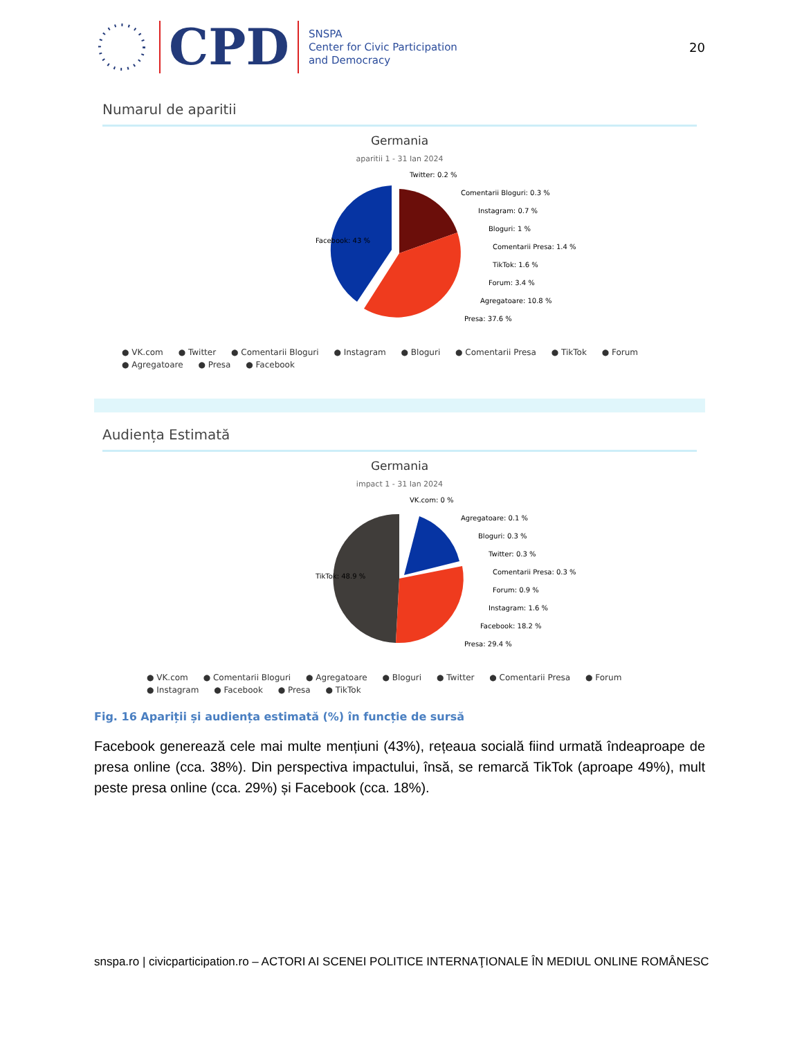CPD
SNSPA
Center for Civic Participation
and Democracy
20
Numarul de aparitii
Germania
aparitii 1 - 31 Ian 2024
Facebook: 43 %
Twitter: 0.2 %
Comentarii Bloguri: 0.3 %
Instagram: 0.7 %
Bloguri: 1 %
Comentarii Presa: 1.4 %
TikTok: 1.6 %
Forum: 3.4 %
Agregatoare: 10.8 %
Presa: 37.6 %
● VK.com ● Twitter ● Comentarii Bloguri ● Instagram ● Bloguri ● Comentarii Presa ● TikTok ● Forum
● Agregatoare ● Presa ● Facebook
Audiența Estimată
Germania
impact 1 - 31 Ian 2024
TikTok: 48.9 %
VK.com: 0 %
Agregatoare: 0.1 %
Bloguri: 0.3 %
Twitter: 0.3 %
Comentarii Presa: 0.3 %
Forum: 0.9 %
Instagram: 1.6 %
Facebook: 18.2 %
Presa: 29.4 %
● VK.com ● Comentarii Bloguri ● Agregatoare ● Bloguri ● Twitter ● Comentarii Presa ● Forum
● Instagram ● Facebook ● Presa ● TikTok
Fig. 16 Apariții și audiența estimată (%) în funcție de sursă
Facebook generează cele mai multe mențiuni (43%), rețeaua socială fiind urmată îndeaproape de presa online (cca. 38%). Din perspectiva impactului, însă, se remarcă TikTok (aproape 49%), mult peste presa online (cca. 29%) și Facebook (cca. 18%).
snspa.ro | civicparticipation.ro – ACTORI AI SCENEI POLITICE INTERNAŢIONALE ÎN MEDIUL ONLINE ROMÂNESC